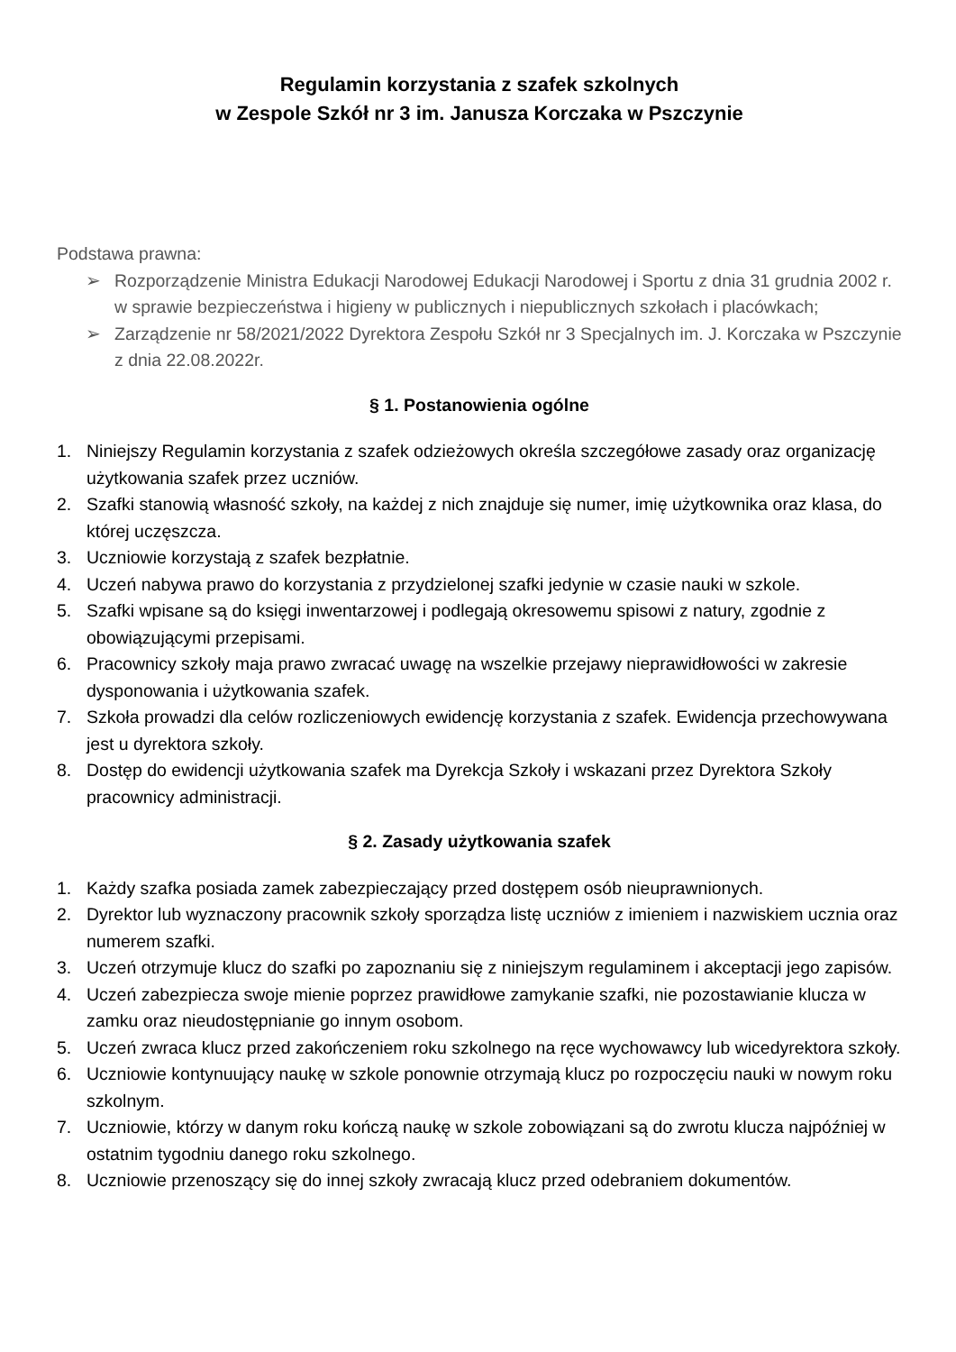Regulamin korzystania z szafek szkolnych
w Zespole Szkół nr 3 im. Janusza Korczaka w Pszczynie
Podstawa prawna:
➢ Rozporządzenie Ministra Edukacji Narodowej Edukacji Narodowej i Sportu z dnia 31 grudnia 2002 r. w sprawie bezpieczeństwa i higieny w publicznych i niepublicznych szkołach i placówkach;
➢ Zarządzenie nr 58/2021/2022 Dyrektora Zespołu Szkół nr 3 Specjalnych im. J. Korczaka w Pszczynie z dnia 22.08.2022r.
§ 1. Postanowienia ogólne
1. Niniejszy Regulamin korzystania z szafek odzieżowych określa szczegółowe zasady oraz organizację użytkowania szafek przez uczniów.
2. Szafki stanowią własność szkoły, na każdej z nich znajduje się numer, imię użytkownika oraz klasa, do której uczęszcza.
3. Uczniowie korzystają z szafek bezpłatnie.
4. Uczeń nabywa prawo do korzystania z przydzielonej szafki jedynie w czasie nauki w szkole.
5. Szafki wpisane są do księgi inwentarzowej i podlegają okresowemu spisowi z natury, zgodnie z obowiązującymi przepisami.
6. Pracownicy szkoły maja prawo zwracać uwagę na wszelkie przejawy nieprawidłowości w zakresie dysponowania i użytkowania szafek.
7. Szkoła prowadzi dla celów rozliczeniowych ewidencję korzystania z szafek. Ewidencja przechowywana jest u dyrektora szkoły.
8. Dostęp do ewidencji użytkowania szafek ma Dyrekcja Szkoły i wskazani przez Dyrektora Szkoły pracownicy administracji.
§ 2. Zasady użytkowania szafek
1. Każdy szafka posiada zamek zabezpieczający przed dostępem osób nieuprawnionych.
2. Dyrektor lub wyznaczony pracownik szkoły sporządza listę uczniów z imieniem i nazwiskiem ucznia oraz numerem szafki.
3. Uczeń otrzymuje klucz do szafki po zapoznaniu się z niniejszym regulaminem i akceptacji jego zapisów.
4. Uczeń zabezpiecza swoje mienie poprzez prawidłowe zamykanie szafki, nie pozostawianie klucza w zamku oraz nieudostępnianie go innym osobom.
5. Uczeń zwraca klucz przed zakończeniem roku szkolnego na ręce wychowawcy lub wicedyrektora szkoły.
6. Uczniowie kontynuujący naukę w szkole ponownie otrzymają klucz po rozpoczęciu nauki w nowym roku szkolnym.
7. Uczniowie, którzy w danym roku kończą naukę w szkole zobowiązani są do zwrotu klucza najpóźniej w ostatnim tygodniu danego roku szkolnego.
8. Uczniowie przenoszący się do innej szkoły zwracają klucz przed odebraniem dokumentów.